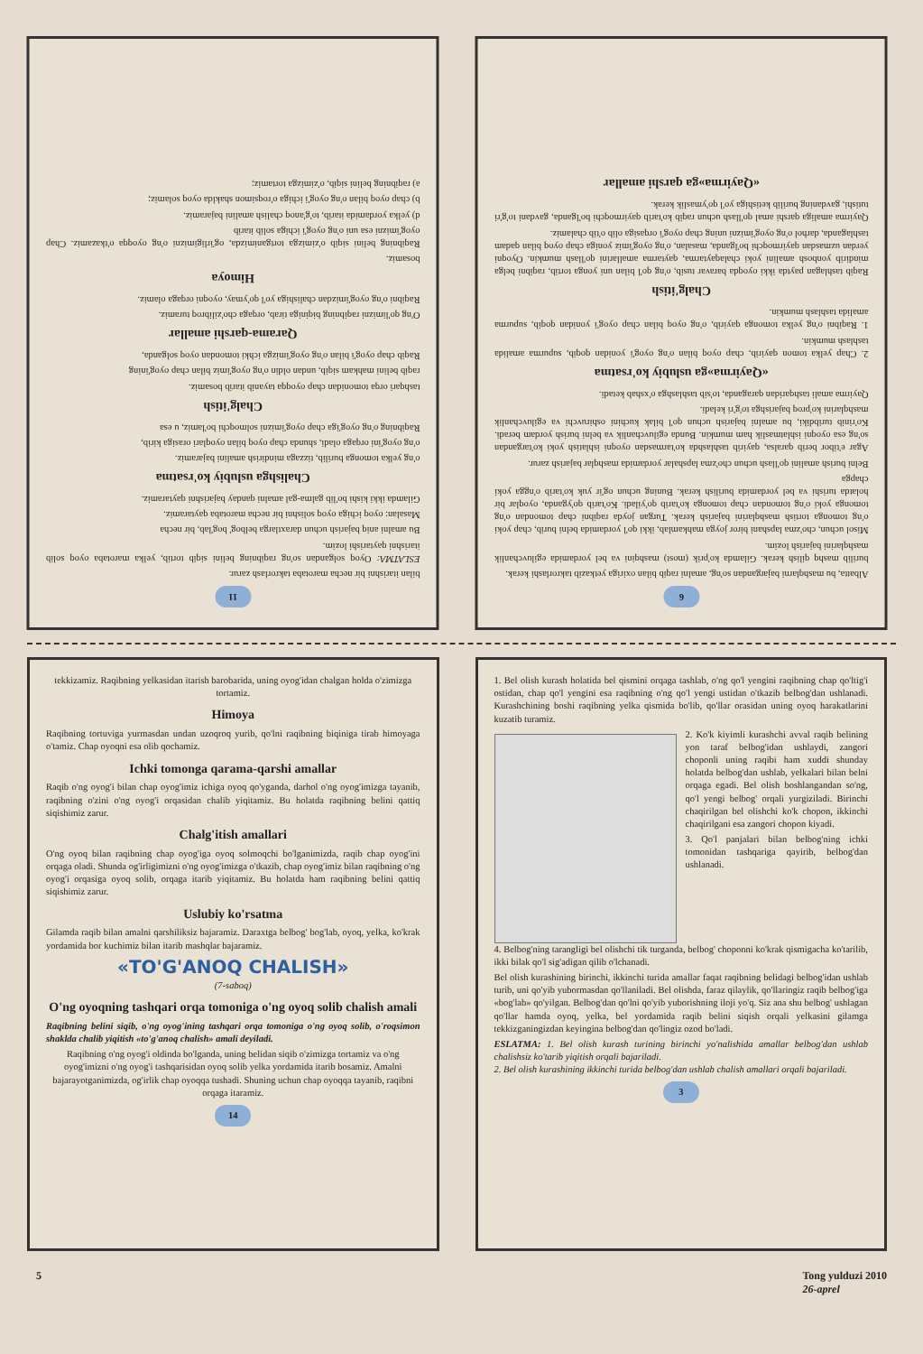11
bilan itarishni bir necha marotaba takrorlash zarur.
ESLATMA: Oyoq solgandan so'ng raqibning belini siqib tortib, yelka marotaba oyoq solib itarishni qaytarishi lozim.
Bu amalni aniq bajarish uchun daraxtlarga belbog' bog'lab, bir necha
Masalan: oyoq ichiga oyoq solishni bir necha marotaba qaytaramiz.
Gilamda ikki kishi bo'lib galma-gal amalni qanday bajarishni qaytaramiz.
Chalishga uslubiy ko'rsatma
o'ng yelka tomonga burilib, tizzaga mindirish amalini bajaramiz.
o'ng oyog'ini orqaga oladi, shunda chap oyoq bilan oyoqlari orasiga kirib,
Raqibning o'ng oyog'iga chap oyog'imizni solmoqchi bo'lamiz, u esa
Chalg'itish
tashqari orqa tomonidan chap oyoqqa tayanib itarib bosamiz.
raqib belini mahkam siqib, undan oldin o'ng oyog'imiz bilan chap oyog'ining
Raqib chap oyog'i bilan o'ng oyog'imizga ichki tomondan oyoq solganda,
Qarama-qarshi amallar
O'ng qo'limizni raqibning biqiniga tirab, orqaga cho'zilibroq turamiz.
Raqibni o'ng oyog'imizdan chalishiga yo'l qo'ymay, oyoqni orqaga olamiz.
Himoya
bosamiz.
Raqibning belini siqib o'zimizga tortganimizda, og'irligimizni o'ng oyoqqa o'tkazamiz. Chap oyog'imizni esa uni o'ng oyog'i ichiga solib itarib
d) yelka yordamida itarib, to'g'anoq chalish amalini bajaramiz.
b) chap oyoq bilan o'ng oyog'i ichiga o'roqsimon shaklda oyoq solamiz;
a) raqibning belini siqib, o'zimizga tortamiz;
6
Albatta, bu mashqlarni bajargandan so'ng, amalni raqib bilan oxiriga yetkazib takrorlashi kerak.
burilib mashq qilish kerak. Gilamda ko'prik (most) mashqini va bel yordamida egiluvchanlik mashqlarini bajarish lozim.
Misol uchun, cho'zma lapshani biror joyga mahkamlab, ikki qo'l yordamida belni burib, chap yoki o'ng tomonga tortish mashqlarini bajarish kerak. Turgan joyda raqibni chap tomondan o'ng tomonga yoki o'ng tomondan chap tomonga ko'tarib qo'yiladi. Ko'tarib qo'yganda, oyoqlar bir holatda turishi va bel yordamida burilish kerak. Buning uchun og'ir yuk ko'tarib o'ngga yoki chapga
Belni burish amalini qo'llash uchun cho'zma lapshalar yordamida mashqlar bajarish zarur.
Agar e'tibor berib qaralsa, qayirib tashlashda ko'tarmasdan oyoqni ishlatish yoki ko'targandan so'ng esa oyoqni ishlatmaslik ham mumkin. Bunda egiluvchanlik va belni burish yordam beradi. Ko'rinib turibdiki, bu amalni bajarish uchun qo'l bilak kuchini oshiruvchi va egiluvchanlik mashqlarini ko'proq bajarishga to'g'ri keladi.
Qayirma amali tashqaridan qaraganda, to'sib tashlashga o'xshab ketadi.
«Qayirma»ga uslubiy ko'rsatma
2. Chap yelka tomon qayirib, chap oyoq bilan o'ng oyog'i yonidan qoqib, supurma amalida tashlash mumkin.
1. Raqibni o'ng yelka tomonga qayirib, o'ng oyoq bilan chap oyog'i yonidan qoqib, supurma amalida tashlash mumkin.
Chalg'itish
Raqib tashlagan paytda ikki oyoqda baravar tusib, o'ng qo'l bilan uni yonga tortib, raqibni belga mindirib yonbosh amalini yoki chalaqaytarma, qaytarma amallarini qo'llash mumkin. Oyoqni yerdan uzmasdan qayirmoqchi bo'lganda, masalan, o'ng oyog'imiz yoniga chap oyoq bilan qadam tashlaganda, darhol o'ng oyog'imizni uning chap oyog'i orqasiga olib o'tib chalamiz.
Qayirma amaliga qarshi amal qo'llash uchun raqib ko'tarib qayirmoqchi bo'lganda, gavdani to'g'ri tutishi, gavdaning burilib ketishiga yo'l qo'ymaslik kerak.
«Qayirma»ga qarshi amallar
tekkizamiz. Raqibning yelkasidan itarish barobarida, uning oyog'idan chalgan holda o'zimizga tortamiz.
Himoya
Raqibning tortuviga yurmasdan undan uzoqroq yurib, qo'lni raqibning biqiniga tirab himoyaga o'tamiz. Chap oyoqni esa olib qochamiz.
Ichki tomonga qarama-qarshi amallar
Raqib o'ng oyog'i bilan chap oyog'imiz ichiga oyoq qo'yganda, darhol o'ng oyog'imizga tayanib, raqibning o'zini o'ng oyog'i orqasidan chalib yiqitamiz. Bu holatda raqibning belini qattiq siqishimiz zarur.
Chalg'itish amallari
O'ng oyoq bilan raqibning chap oyog'iga oyoq solmoqchi bo'lganimizda, raqib chap oyog'ini orqaga oladi. Shunda og'irligimizni o'ng oyog'imizga o'tkazib, chap oyog'imiz bilan raqibning o'ng oyog'i orqasiga oyoq solib, orqaga itarib yiqitamiz. Bu holatda ham raqibning belini qattiq siqishimiz zarur.
Uslubiy ko'rsatma
Gilamda raqib bilan amalni qarshiliksiz bajaramiz. Daraxtga belbog' bog'lab, oyoq, yelka, ko'krak yordamida bor kuchimiz bilan itarib mashqlar bajaramiz.
«TO'G'ANOQ CHALISH»
(7-saboq)
O'ng oyoqning tashqari orqa tomoniga o'ng oyoq solib chalish amali
Raqibning belini siqib, o'ng oyog'ining tashqari orqa tomoniga o'ng oyoq solib, o'roqsimon shaklda chalib yiqitish «to'g'anoq chalish» amali deyiladi.
Raqibning o'ng oyog'i oldinda bo'lganda, uning belidan siqib o'zimizga tortamiz va o'ng oyog'imizni o'ng oyog'i tashqarisidan oyoq solib yelka yordamida itarib bosamiz. Amalni bajarayotganimizda, og'irlik chap oyoqqa tushadi. Shuning uchun chap oyoqqa tayanib, raqibni orqaga itaramiz.
14
1. Bel olish kurash holatida bel qismini orqaga tashlab, o'ng qo'l yengini raqibning chap qo'ltig'i ostidan, chap qo'l yengini esa raqibning o'ng qo'l yengi ustidan o'tkazib belbog'dan ushlanadi. Kurashchining boshi raqibning yelka qismida bo'lib, qo'llar orasidan uning oyoq harakatlarini kuzatib turamiz.
2. Ko'k kiyimli kurashchi avval raqib belining yon taraf belbog'idan ushlaydi, zangori choponli uning raqibi ham xuddi shunday holatda belbog'dan ushlab, yelkalari bilan belni orqaga egadi. Bel olish boshlangandan so'ng, qo'l yengi belbog' orqali yurgiziladi. Birinchi chaqirilgan bel olishchi ko'k chopon, ikkinchi chaqirilgani esa zangori chopon kiyadi.
3. Qo'l panjalari bilan belbog'ning ichki tomonidan tashqariga qayirib, belbog'dan ushlanadi.
4. Belbog'ning tarangligi bel olishchi tik turganda, belbog' choponni ko'krak qismigacha ko'tarilib, ikki bilak qo'l sig'adigan qilib o'lchanadi.
Bel olish kurashining birinchi, ikkinchi turida amallar faqat raqibning belidagi belbog'idan ushlab turib, uni qo'yib yubormasdan qo'llaniladi. Bel olishda, faraz qilaylik, qo'llaringiz raqib belbog'iga «bog'lab» qo'yilgan. Belbog'dan qo'lni qo'yib yuborishning iloji yo'q. Siz ana shu belbog' ushlagan qo'llar hamda oyoq, yelka, bel yordamida raqib belini siqish orqali yelkasini gilamga tekkizganingizdan keyingina belbog'dan qo'lingiz ozod bo'ladi.
ESLATMA: 1. Bel olish kurash turining birinchi yo'nalishida amallar belbog'dan ushlab chalishsiz ko'tarib yiqitish orqali bajariladi.
2. Bel olish kurashining ikkinchi turida belbog'dan ushlab chalish amallari orqali bajariladi.
3
5 Tong yulduzi 2010
26-aprel